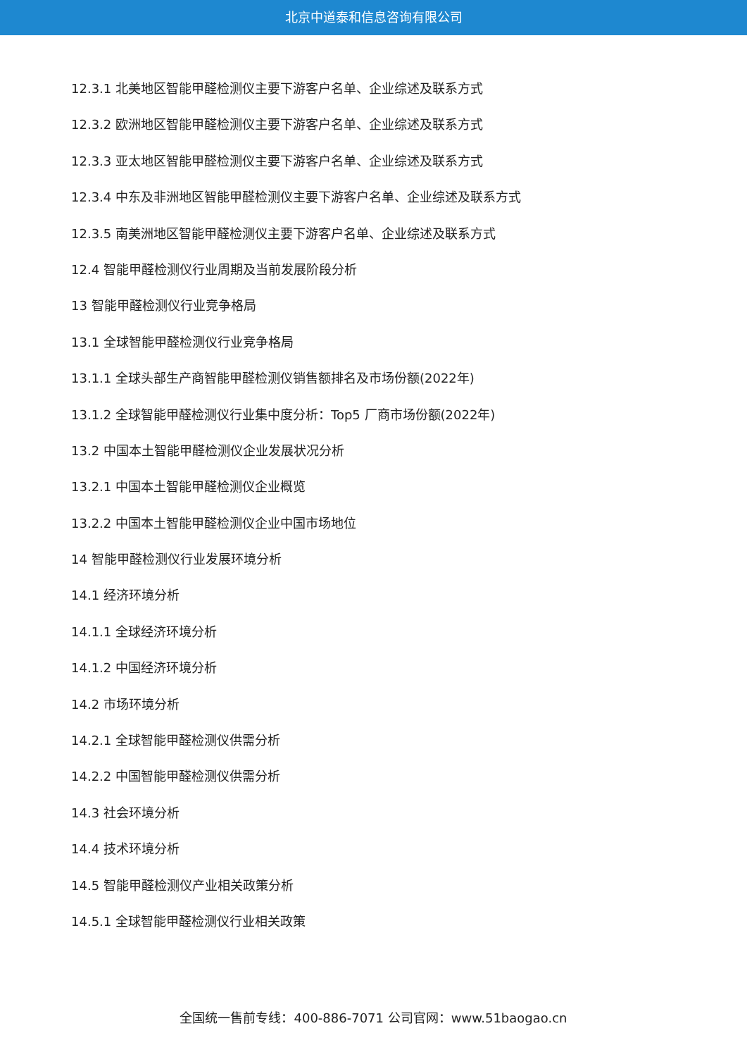北京中道泰和信息咨询有限公司
12.3.1 北美地区智能甲醛检测仪主要下游客户名单、企业综述及联系方式
12.3.2 欧洲地区智能甲醛检测仪主要下游客户名单、企业综述及联系方式
12.3.3 亚太地区智能甲醛检测仪主要下游客户名单、企业综述及联系方式
12.3.4 中东及非洲地区智能甲醛检测仪主要下游客户名单、企业综述及联系方式
12.3.5 南美洲地区智能甲醛检测仪主要下游客户名单、企业综述及联系方式
12.4 智能甲醛检测仪行业周期及当前发展阶段分析
13 智能甲醛检测仪行业竞争格局
13.1 全球智能甲醛检测仪行业竞争格局
13.1.1 全球头部生产商智能甲醛检测仪销售额排名及市场份额(2022年)
13.1.2 全球智能甲醛检测仪行业集中度分析：Top5 厂商市场份额(2022年)
13.2 中国本土智能甲醛检测仪企业发展状况分析
13.2.1 中国本土智能甲醛检测仪企业概览
13.2.2 中国本土智能甲醛检测仪企业中国市场地位
14 智能甲醛检测仪行业发展环境分析
14.1 经济环境分析
14.1.1 全球经济环境分析
14.1.2 中国经济环境分析
14.2 市场环境分析
14.2.1 全球智能甲醛检测仪供需分析
14.2.2 中国智能甲醛检测仪供需分析
14.3 社会环境分析
14.4 技术环境分析
14.5 智能甲醛检测仪产业相关政策分析
14.5.1 全球智能甲醛检测仪行业相关政策
全国统一售前专线：400-886-7071 公司官网：www.51baogao.cn